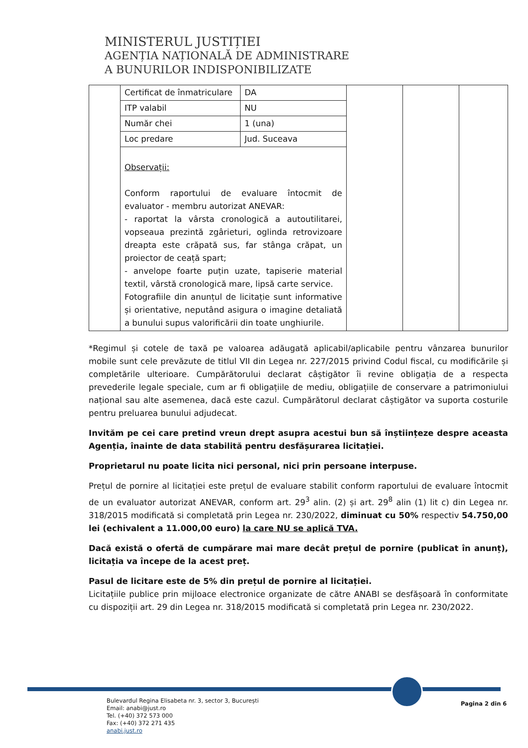MINISTERUL JUSTIȚIEI
AGENȚIA NAȚIONALĂ DE ADMINISTRARE
A BUNURILOR INDISPONIBILIZATE
| | Certificat de înmatriculare | DA | | | |
| | ITP valabil | NU | | | |
| | Număr chei | 1 (una) | | | |
| | Loc predare | Jud. Suceava | | | |
| | Observații: Conform raportului de evaluare întocmit de evaluator - membru autorizat ANEVAR: - raportat la vârsta cronologică a autoutilitarei, vopseaua prezintă zgârieturi, oglinda retrovizoare dreapta este crăpată sus, far stânga crăpat, un proiector de ceață spart; - anvelope foarte puțin uzate, tapiserie material textil, vârstă cronologică mare, lipsă carte service. Fotografiile din anunțul de licitație sunt informative și orientative, neputând asigura o imagine detaliată a bunului supus valorificării din toate unghiurile. | | | | |
*Regimul și cotele de taxă pe valoarea adăugată aplicabil/aplicabile pentru vânzarea bunurilor mobile sunt cele prevăzute de titlul VII din Legea nr. 227/2015 privind Codul fiscal, cu modificările și completările ulterioare. Cumpărătorului declarat câștigător îi revine obligația de a respecta prevederile legale speciale, cum ar fi obligațiile de mediu, obligațiile de conservare a patrimoniului național sau alte asemenea, dacă este cazul. Cumpărătorul declarat câștigător va suporta costurile pentru preluarea bunului adjudecat.
Invităm pe cei care pretind vreun drept asupra acestui bun să înștiințeze despre aceasta Agenția, înainte de data stabilită pentru desfășurarea licitației.
Proprietarul nu poate licita nici personal, nici prin persoane interpuse.
Prețul de pornire al licitației este prețul de evaluare stabilit conform raportului de evaluare întocmit de un evaluator autorizat ANEVAR, conform art. 29<sup>3</sup> alin. (2) și art. 29<sup>8</sup> alin (1) lit c) din Legea nr. 318/2015 modificată si completată prin Legea nr. 230/2022, diminuat cu 50% respectiv 54.750,00 lei (echivalent a 11.000,00 euro) la care NU se aplică TVA.
Dacă există o ofertă de cumpărare mai mare decât prețul de pornire (publicat în anunț), licitația va începe de la acest preț.
Pasul de licitare este de 5% din prețul de pornire al licitației.
Licitațiile publice prin mijloace electronice organizate de către ANABI se desfășoară în conformitate cu dispoziții art. 29 din Legea nr. 318/2015 modificată si completată prin Legea nr. 230/2022.
Bulevardul Regina Elisabeta nr. 3, sector 3, București
Email: anabi@just.ro
Tel. (+40) 372 573 000
Fax: (+40) 372 271 435
anabi.just.ro
Pagina 2 din 6